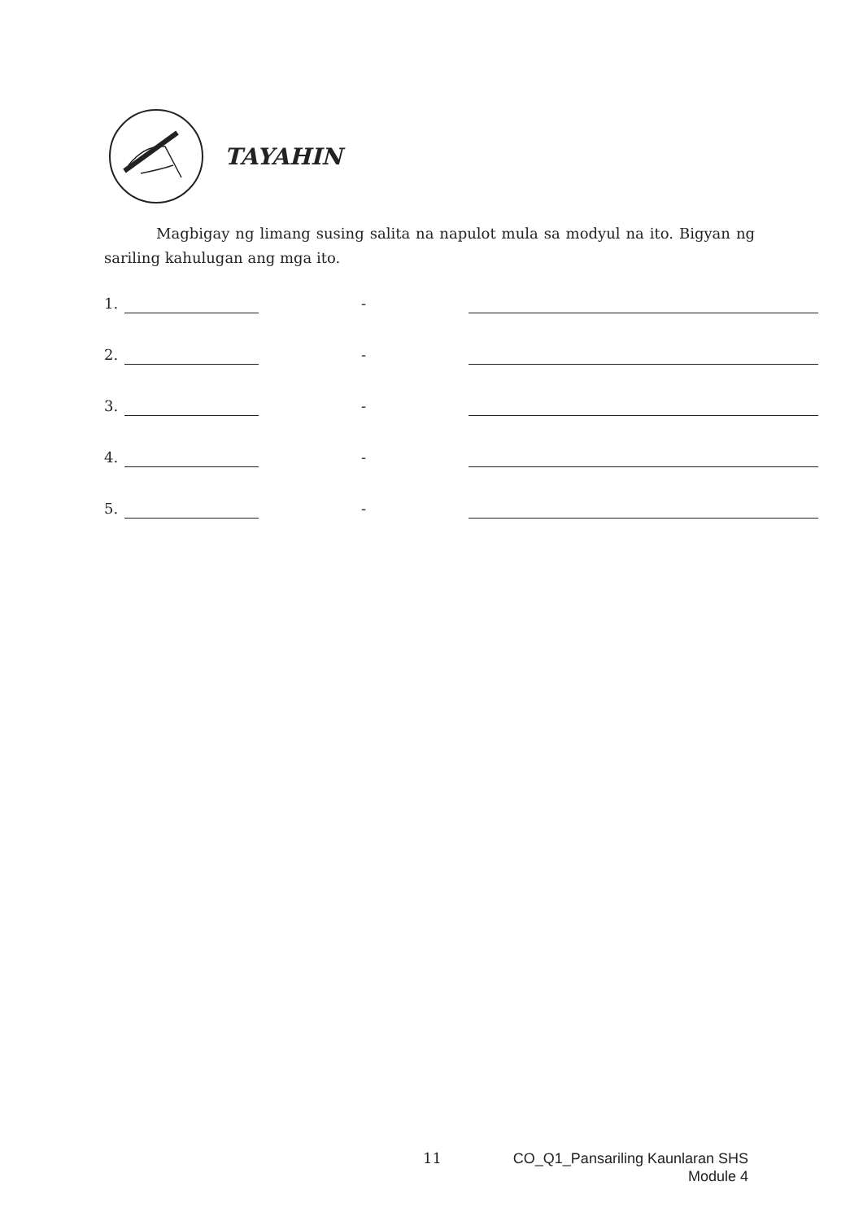TAYAHIN
Magbigay ng limang susing salita na napulot mula sa modyul na ito. Bigyan ng sariling kahulugan ang mga ito.
1. -
2. -
3. -
4. -
5. -
11 CO_Q1_Pansariling Kaunlaran SHS
Module 4